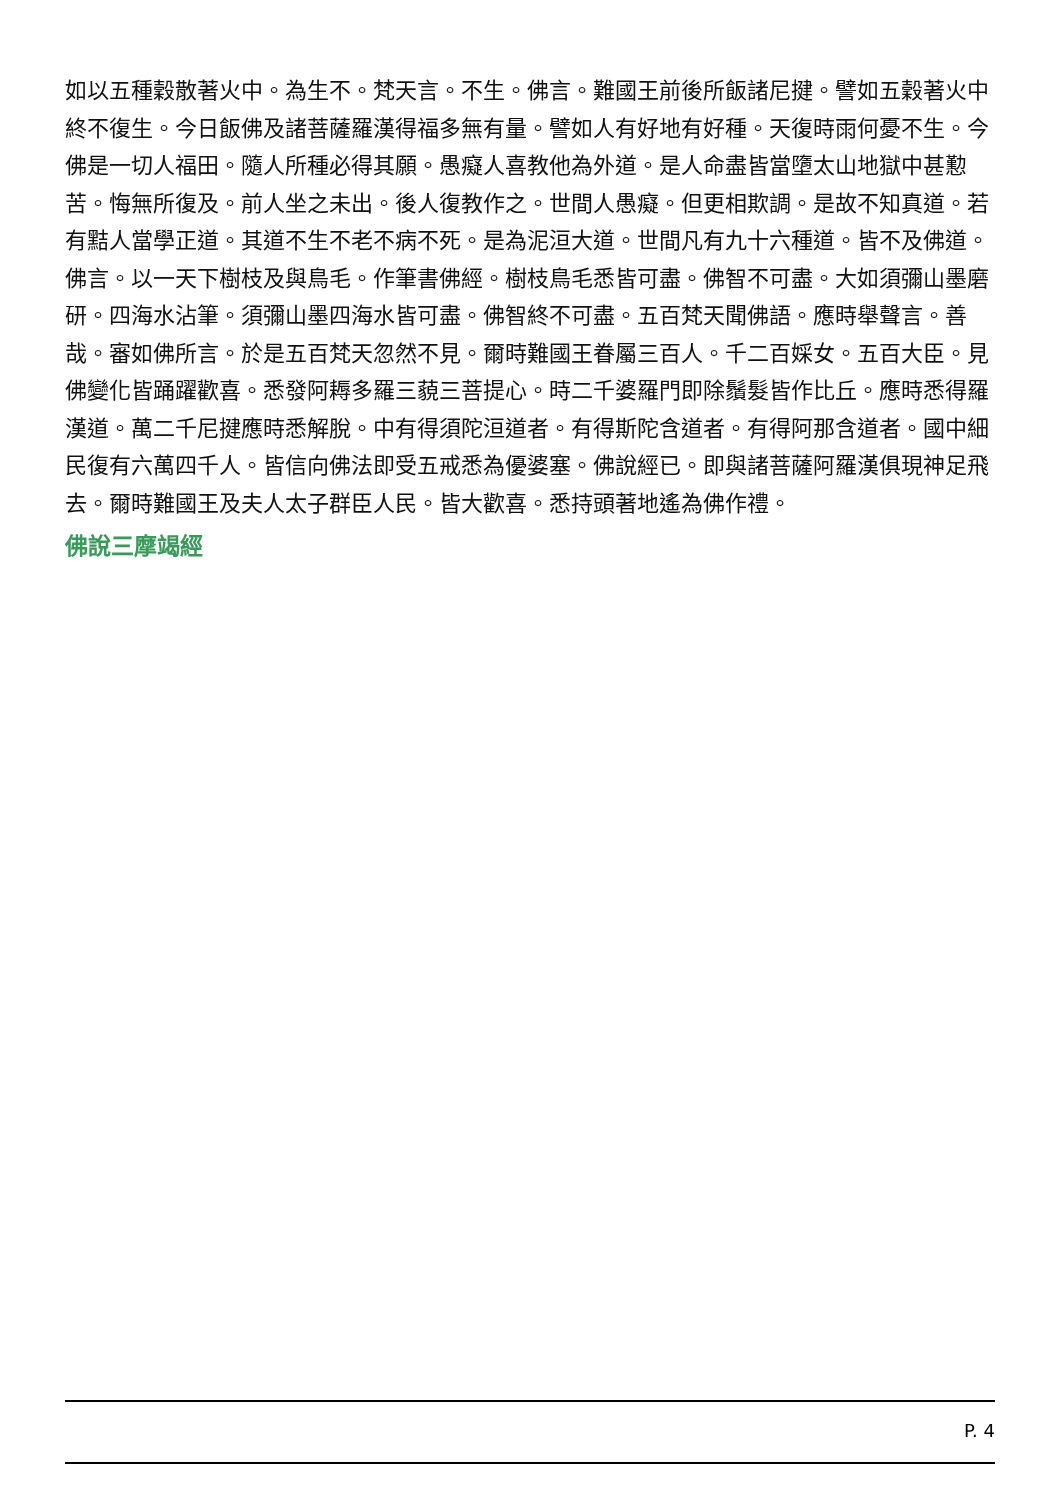如以五種穀散著火中。為生不。梵天言。不生。佛言。難國王前後所飯諸尼揵。譬如五穀著火中終不復生。今日飯佛及諸菩薩羅漢得福多無有量。譬如人有好地有好種。天復時雨何憂不生。今佛是一切人福田。隨人所種必得其願。愚癡人喜教他為外道。是人命盡皆當墮太山地獄中甚懃苦。悔無所復及。前人坐之未出。後人復教作之。世間人愚癡。但更相欺調。是故不知真道。若有黠人當學正道。其道不生不老不病不死。是為泥洹大道。世間凡有九十六種道。皆不及佛道。佛言。以一天下樹枝及與鳥毛。作筆書佛經。樹枝鳥毛悉皆可盡。佛智不可盡。大如須彌山墨磨研。四海水沾筆。須彌山墨四海水皆可盡。佛智終不可盡。五百梵天聞佛語。應時舉聲言。善哉。審如佛所言。於是五百梵天忽然不見。爾時難國王眷屬三百人。千二百婇女。五百大臣。見佛變化皆踊躍歡喜。悉發阿耨多羅三藐三菩提心。時二千婆羅門即除鬚髮皆作比丘。應時悉得羅漢道。萬二千尼揵應時悉解脫。中有得須陀洹道者。有得斯陀含道者。有得阿那含道者。國中細民復有六萬四千人。皆信向佛法即受五戒悉為優婆塞。佛說經已。即與諸菩薩阿羅漢俱現神足飛去。爾時難國王及夫人太子群臣人民。皆大歡喜。悉持頭著地遙為佛作禮。
佛說三摩竭經
P. 4